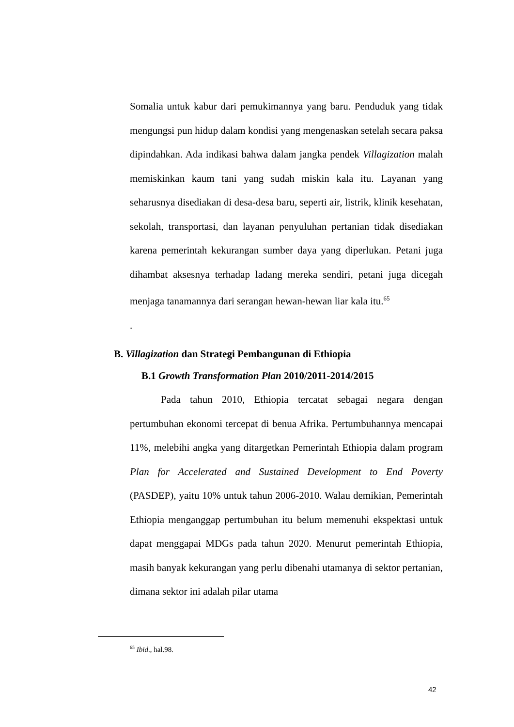Somalia untuk kabur dari pemukimannya yang baru. Penduduk yang tidak mengungsi pun hidup dalam kondisi yang mengenaskan setelah secara paksa dipindahkan. Ada indikasi bahwa dalam jangka pendek Villagization malah memiskinkan kaum tani yang sudah miskin kala itu. Layanan yang seharusnya disediakan di desa-desa baru, seperti air, listrik, klinik kesehatan, sekolah, transportasi, dan layanan penyuluhan pertanian tidak disediakan karena pemerintah kekurangan sumber daya yang diperlukan. Petani juga dihambat aksesnya terhadap ladang mereka sendiri, petani juga dicegah menjaga tanamannya dari serangan hewan-hewan liar kala itu.<sup>65</sup>
.
B. Villagization dan Strategi Pembangunan di Ethiopia
B.1 Growth Transformation Plan 2010/2011-2014/2015
Pada tahun 2010, Ethiopia tercatat sebagai negara dengan pertumbuhan ekonomi tercepat di benua Afrika. Pertumbuhannya mencapai 11%, melebihi angka yang ditargetkan Pemerintah Ethiopia dalam program Plan for Accelerated and Sustained Development to End Poverty (PASDEP), yaitu 10% untuk tahun 2006-2010. Walau demikian, Pemerintah Ethiopia menganggap pertumbuhan itu belum memenuhi ekspektasi untuk dapat menggapai MDGs pada tahun 2020. Menurut pemerintah Ethiopia, masih banyak kekurangan yang perlu dibenahi utamanya di sektor pertanian, dimana sektor ini adalah pilar utama
<sup>65</sup> Ibid., hal.98.
42